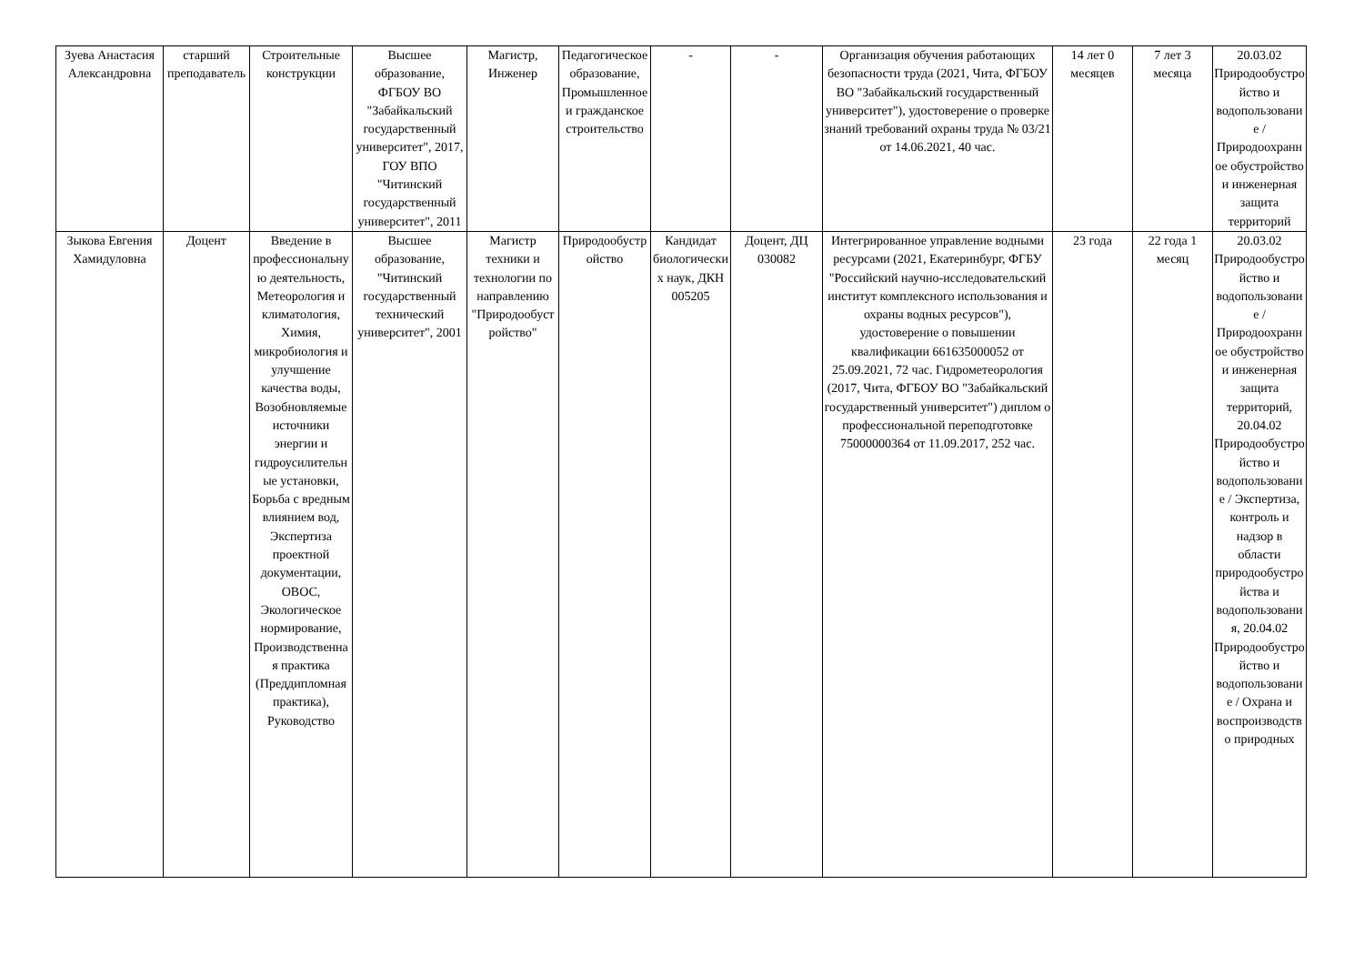| Зуева Анастасия Александровна | старший преподаватель | Строительные конструкции | Высшее образование, ФГБОУ ВО "Забайкальский государственный университет", 2017, ГОУ ВПО "Читинский государственный университет", 2011 | Магистр, Инженер | Педагогическое образование, Промышленное и гражданское строительство | - | - | Организация обучения работающих безопасности труда (2021, Чита, ФГБОУ ВО "Забайкальский государственный университет"), удостоверение о проверке знаний требований охраны труда № 03/21 от 14.06.2021, 40 час. | 14 лет 0 месяцев | 7 лет 3 месяца | 20.03.02 Природообустройство и водопользование / Природоохранное обустройство и инженерная защита территорий |
| Зыкова Евгения Хамидуловна | Доцент | Введение в профессиональную деятельность, Метеорология и климатология, Химия, микробиология и улучшение качества воды, Возобновляемые источники энергии и гидроусилительные установки, Борьба с вредным влиянием вод, Экспертиза проектной документации, ОВОС, Экологическое нормирование, Производственная практика (Преддипломная практика), Руководство | Высшее образование, "Читинский государственный технический университет", 2001 | Магистр техники и технологии по направлению "Природообустройство" | Природообустройство | Кандидат биологических наук, ДКН 005205 | Доцент, ДЦ 030082 | Интегрированное управление водными ресурсами (2021, Екатеринбург, ФГБУ "Российский научно-исследовательский институт комплексного использования и охраны водных ресурсов"), удостоверение о повышении квалификации 661635000052 от 25.09.2021, 72 час. Гидрометеорология (2017, Чита, ФГБОУ ВО "Забайкальский государственный университет") диплом о профессиональной переподготовке 75000000364 от 11.09.2017, 252 час. | 23 года | 22 года 1 месяц | 20.03.02 Природообустройство и водопользование / Природоохранное обустройство и инженерная защита территорий, 20.04.02 Природообустройство и водопользование / Экспертиза, контроль и надзор в области природообустройства и водопользования, 20.04.02 Природообустройство и водопользование / Охрана и воспроизводство природных |